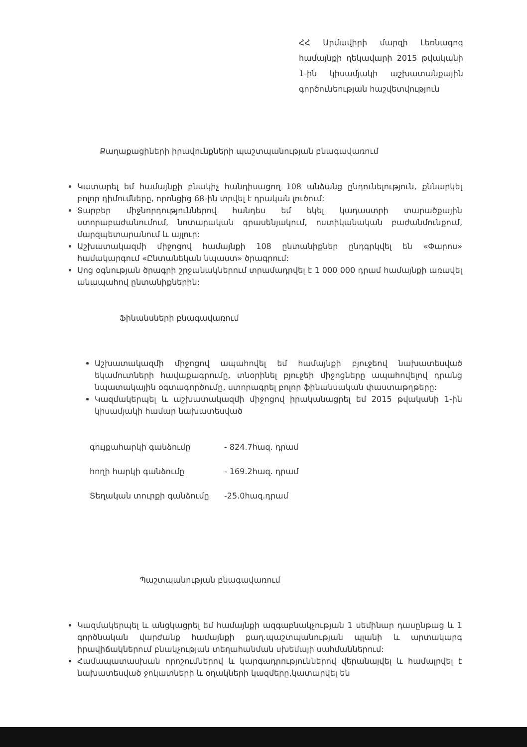ՀՀ Արմավիրի մարզի Լեռնագոգ համայնքի ղեկավարի 2015 թվականի 1-ին կիսամյակի աշխատանքային գործունեության հաշվետվություն
Քաղաքացիների իրավունքների պաշտպանության բնագավառում
Կատարել եմ համայնքի բնակիչ հանդիսացող 108 անձանց ընդունելություն, քննարկել բոլոր դիմումները, որոնցից 68-ին տրվել է դրական լուծում:
Տարբեր միջնորդություններով հանդես եմ եկել կադաստրի տարածքային ստորաբաժանումում, նոտարական գրասենյակում, ոստիկանական բաժանմունքում, մարզպետարանում և այլուր:
Աշխատակազմի միջոցով համայնքի 108 ընտանիքներ ընդգրկվել են «Փարոս» համակարգում «Ընտանեկան նպաստ» ծրագրում:
Սոց օգնության ծրագրի շրջանակներում տրամադրվել է 1 000 000 դրամ համայնքի առավել անապահով ընտանիքներին:
Ֆինանսների բնագավառում
Աշխատակազմի միջոցով ապահովել եմ համայնքի բյուջեով նախատեսված եկամուտների հավաքագրումը, տնօրինել բյուջեի միջոցները ապահովելով դրանց նպատակային օգտագործումը, ստորագրել բոլոր ֆինանսական փաստաթղթերը:
Կազմակերպել և աշխատակազմի միջոցով իրականացրել եմ 2015 թվականի 1-ին կիսամյակի համար նախատեսված
գույքահարկի գանձումը - 824.7հազ. դրամ
հողի հարկի գանձումը - 169.2հազ. դրամ
Տեղական տուրքի գանձումը -25.0հազ.դրամ
Պաշտպանության բնագավառում
Կազմակերպել և անցկացրել եմ համայնքի ազգաբնակչության 1 սեմինար դասընթաց և 1 գործնական վարժանք համայնքի քաղ.պաշտպանության պլանի և արտակարգ իրավիճակներում բնակչության տեղահանման սխեմայի սահմաններում:
Համապատասխան որոշումներով և կարգադրություններով վերանայվել և համալրվել է նախատեսված ջոկատների և օղակների կազմերը,կատարվել են